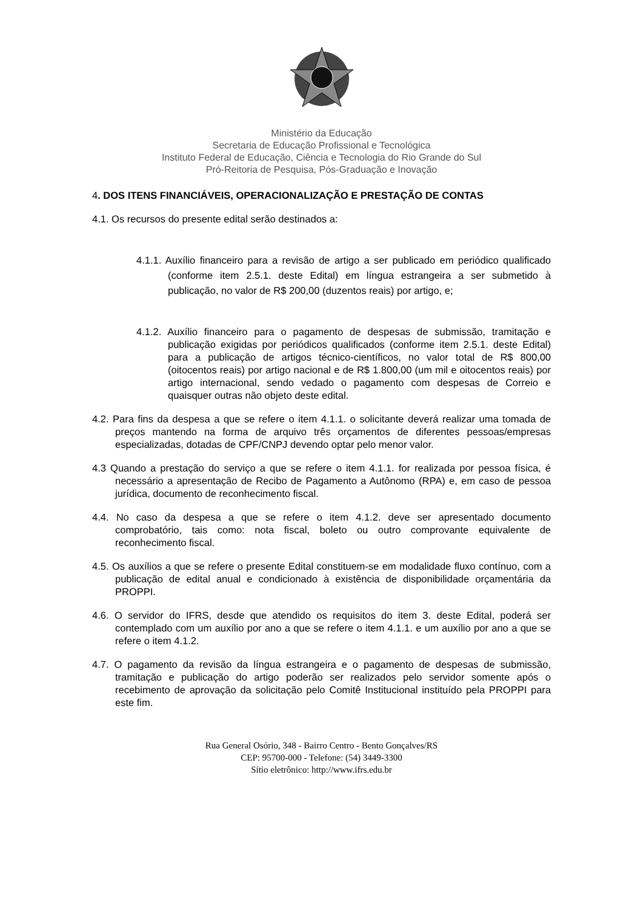Ministério da Educação
Secretaria de Educação Profissional e Tecnológica
Instituto Federal de Educação, Ciência e Tecnologia do Rio Grande do Sul
Pró-Reitoria de Pesquisa, Pós-Graduação e Inovação
4. DOS ITENS FINANCIÁVEIS, OPERACIONALIZAÇÃO E PRESTAÇÃO DE CONTAS
4.1. Os recursos do presente edital serão destinados a:
4.1.1. Auxílio financeiro para a revisão de artigo a ser publicado em periódico qualificado (conforme item 2.5.1. deste Edital) em língua estrangeira a ser submetido à publicação, no valor de R$ 200,00 (duzentos reais) por artigo, e;
4.1.2. Auxílio financeiro para o pagamento de despesas de submissão, tramitação e publicação exigidas por periódicos qualificados (conforme item 2.5.1. deste Edital) para a publicação de artigos técnico-científicos, no valor total de R$ 800,00 (oitocentos reais) por artigo nacional e de R$ 1.800,00 (um mil e oitocentos reais) por artigo internacional, sendo vedado o pagamento com despesas de Correio e quaisquer outras não objeto deste edital.
4.2. Para fins da despesa a que se refere o item 4.1.1. o solicitante deverá realizar uma tomada de preços mantendo na forma de arquivo três orçamentos de diferentes pessoas/empresas especializadas, dotadas de CPF/CNPJ devendo optar pelo menor valor.
4.3 Quando a prestação do serviço a que se refere o item 4.1.1. for realizada por pessoa física, é necessário a apresentação de Recibo de Pagamento a Autônomo (RPA) e, em caso de pessoa jurídica, documento de reconhecimento fiscal.
4.4. No caso da despesa a que se refere o item 4.1.2. deve ser apresentado documento comprobatório, tais como: nota fiscal, boleto ou outro comprovante equivalente de reconhecimento fiscal.
4.5. Os auxílios a que se refere o presente Edital constituem-se em modalidade fluxo contínuo, com a publicação de edital anual e condicionado à existência de disponibilidade orçamentária da PROPPI.
4.6. O servidor do IFRS, desde que atendido os requisitos do item 3. deste Edital, poderá ser contemplado com um auxílio por ano a que se refere o item 4.1.1. e um auxílio por ano a que se refere o item 4.1.2.
4.7. O pagamento da revisão da língua estrangeira e o pagamento de despesas de submissão, tramitação e publicação do artigo poderão ser realizados pelo servidor somente após o recebimento de aprovação da solicitação pelo Comitê Institucional instituído pela PROPPI para este fim.
Rua General Osório, 348 - Bairro Centro - Bento Gonçalves/RS
CEP: 95700-000 - Telefone: (54) 3449-3300
Sítio eletrônico: http://www.ifrs.edu.br